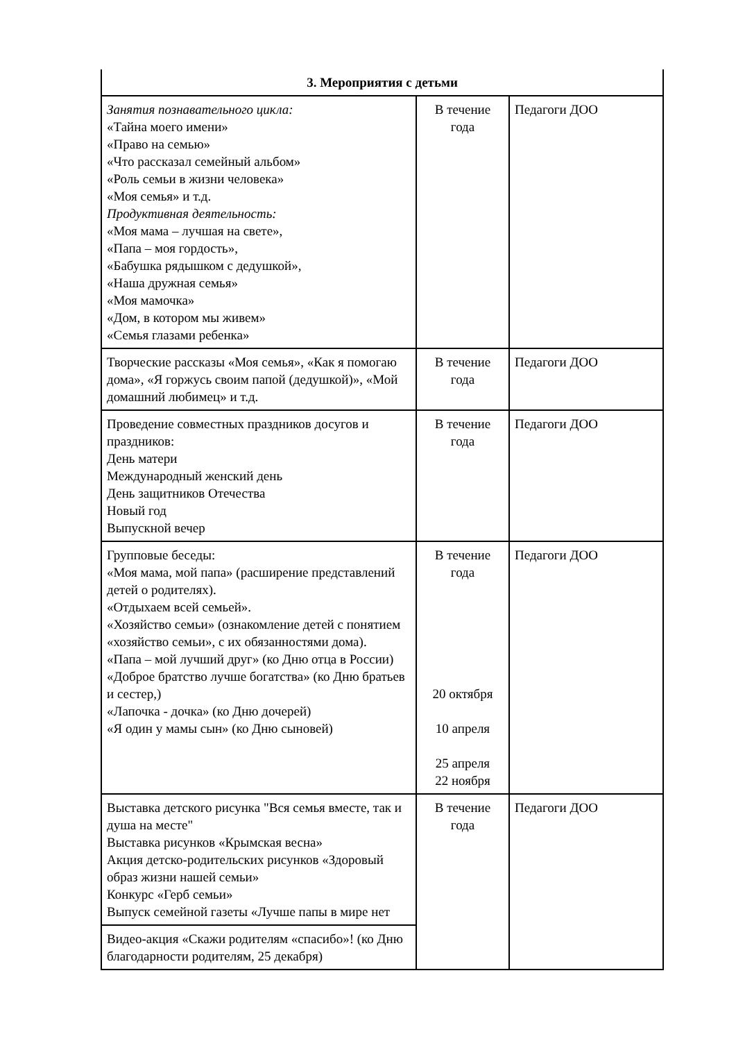| 3. Мероприятия с детьми | | |
| --- | --- | --- |
| Занятия познавательного цикла: «Тайна моего имени» «Право на семью» «Что рассказал семейный альбом» «Роль семьи в жизни человека» «Моя семья» и т.д. Продуктивная деятельность: «Моя мама – лучшая на свете», «Папа – моя гордость», «Бабушка рядышком с дедушкой», «Наша дружная семья» «Моя мамочка» «Дом, в котором мы живем» «Семья глазами ребенка» | В течение года | Педагоги ДОО |
| Творческие рассказы «Моя семья», «Как я помогаю дома», «Я горжусь своим папой (дедушкой)», «Мой домашний любимец» и т.д. | В течение года | Педагоги ДОО |
| Проведение совместных праздников досугов и праздников: День матери Международный женский день День защитников Отечества Новый год Выпускной вечер | В течение года | Педагоги ДОО |
| Групповые беседы: «Моя мама, мой папа» (расширение представлений детей о родителях). «Отдыхаем всей семьей». «Хозяйство семьи» (ознакомление детей с понятием «хозяйство семьи», с их обязанностями дома). «Папа – мой лучший друг» (ко Дню отца в России) «Доброе братство лучше богатства» (ко Дню братьев и сестер,) «Лапочка - дочка» (ко Дню дочерей) «Я один у мамы сын» (ко Дню сыновей) | В течение года 20 октября 10 апреля 25 апреля 22 ноября | Педагоги ДОО |
| Выставка детского рисунка "Вся семья вместе, так и душа на месте" Выставка рисунков «Крымская весна» Акция детско-родительских рисунков «Здоровый образ жизни нашей семьи» Конкурс «Герб семьи» Выпуск семейной газеты «Лучше папы в мире нет | В течение года | Педагоги ДОО |
| Видео-акция «Скажи родителям «спасибо»! (ко Дню благодарности родителям, 25 декабря) | | |